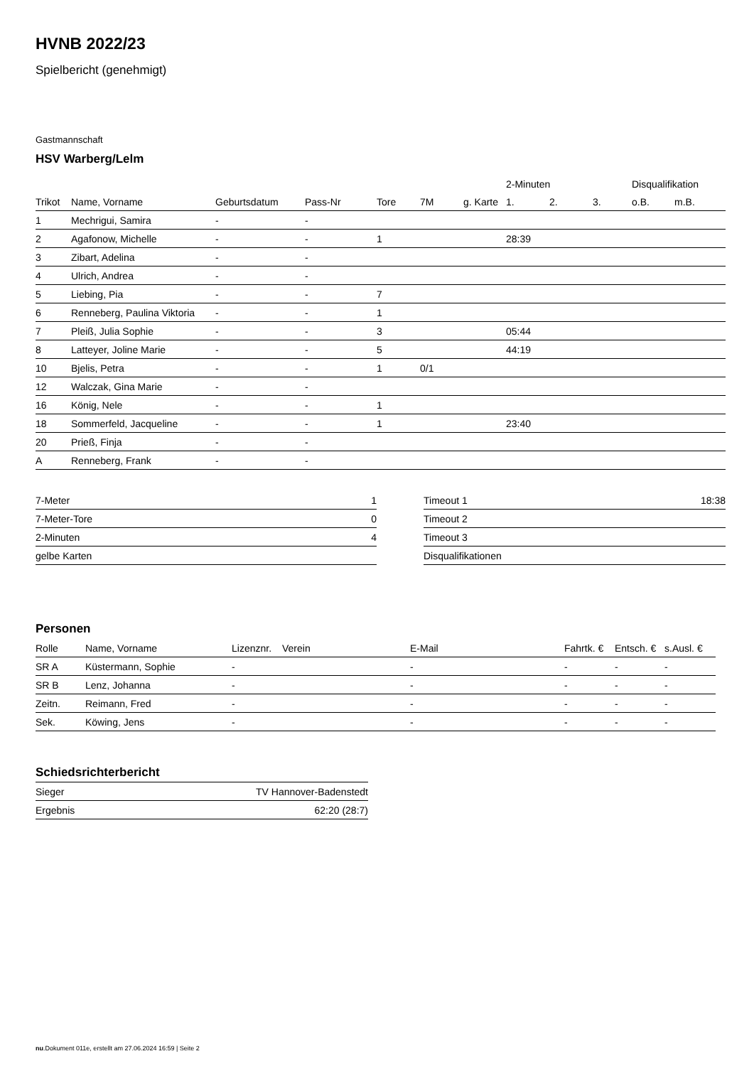HVNB 2022/23
Spielbericht (genehmigt)
Gastmannschaft
HSV Warberg/Lelm
| | | | | | | | 2-Minuten | | | Disqualifikation | |
| --- | --- | --- | --- | --- | --- | --- | --- | --- | --- | --- | --- |
| Trikot | Name, Vorname | Geburtsdatum | Pass-Nr | Tore | 7M | g. Karte | 1. | 2. | 3. | o.B. | m.B. |
| 1 | Mechrigui, Samira | - | - | | | | | | | | |
| 2 | Agafonow, Michelle | - | - | 1 | | | 28:39 | | | | |
| 3 | Zibart, Adelina | - | - | | | | | | | | |
| 4 | Ulrich, Andrea | - | - | | | | | | | | |
| 5 | Liebing, Pia | - | - | 7 | | | | | | | |
| 6 | Renneberg, Paulina Viktoria | - | - | 1 | | | | | | | |
| 7 | Pleiß, Julia Sophie | - | - | 3 | | | 05:44 | | | | |
| 8 | Latteyer, Joline Marie | - | - | 5 | | | 44:19 | | | | |
| 10 | Bjelis, Petra | - | - | 1 | 0/1 | | | | | | |
| 12 | Walczak, Gina Marie | - | - | | | | | | | | |
| 16 | König, Nele | - | - | 1 | | | | | | | |
| 18 | Sommerfeld, Jacqueline | - | - | 1 | | | 23:40 | | | | |
| 20 | Prieß, Finja | - | - | | | | | | | | |
| A | Renneberg, Frank | - | - | | | | | | | | |
| 7-Meter | 1 |
| 7-Meter-Tore | 0 |
| 2-Minuten | 4 |
| gelbe Karten | |
| Timeout 1 | 18:38 |
| Timeout 2 | |
| Timeout 3 | |
| Disqualifikationen | |
Personen
| Rolle | Name, Vorname | Lizenznr. | Verein | E-Mail | Fahrtk. € | Entsch. € | s.Ausl. € |
| --- | --- | --- | --- | --- | --- | --- | --- |
| SR A | Küstermann, Sophie | - | | - | - | - | - |
| SR B | Lenz, Johanna | - | | - | - | - | - |
| Zeitn. | Reimann, Fred | - | | - | - | - | - |
| Sek. | Köwing, Jens | - | | - | - | - | - |
Schiedsrichterbericht
| Sieger | TV Hannover-Badenstedt |
| Ergebnis | 62:20 (28:7) |
nu.Dokument 011e, erstellt am 27.06.2024 16:59 | Seite 2